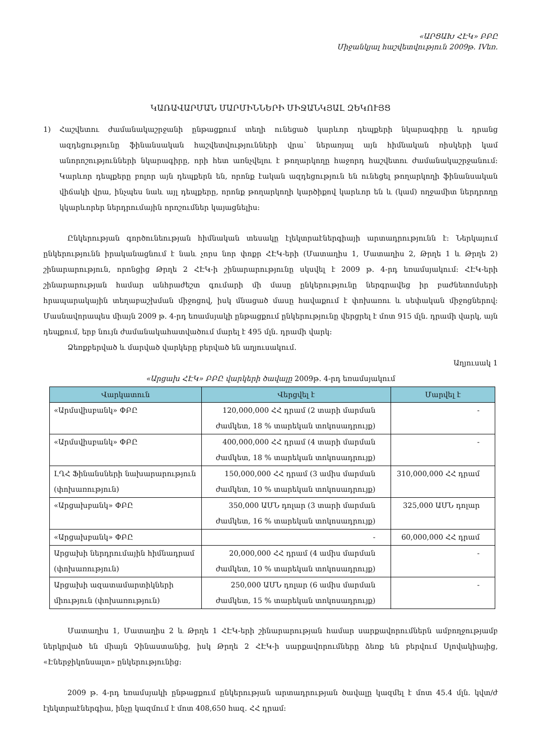«ԱՐՑԱԽ ՀԷԿ» ԲԲԸ
Միջանկյալ հաշվետվություն 2009թ. IVեռ.
ԿԱՌԱՎԱՐՄԱՆ ՄԱՐՄԻՆՆԵՐԻ ՄԻՋԱՆԿՅԱԼ ԶԵԿՈՒՅՑ
1) Հաշվետու ժամանակաշրջանի ընթացքում տեղի ունեցած կարևոր դեպքերի նկարագիրը և դրանց ազդեցությունը ֆինանսական հաշվետվությունների վրա՝ ներառյալ այն հիմնական ռիսկերի կամ անորոշությունների նկարագիրը, որի հետ առնչվելու է թողարկողը հաջորդ հաշվետու ժամանակաշրջանում: Կարևոր դեպքերը բոլոր այն դեպքերն են, որոնք էական ազդեցություն են ունեցել թողարկողի ֆինանսական վիճակի վրա, ինչպես նաև այլ դեպքերը, որոնք թողարկողի կարծիքով կարևոր են և (կամ) ողջամիտ ներդրողը կկարևորեր ներդրումային որոշումներ կայացնելիս:
Ընկերության գործունեության հիմնական տեսակը էլեկտրաէներգիայի արտադրությունն է: Ներկայում ընկերությունն իրականացնում է նաև չորս նոր փոքր ՀԷԿ-երի (Մատաղիս 1, Մատաղիս 2, Թրղե 1 և Թրղե 2) շինարարություն, որոնցից Թրղե 2 ՀԷԿ-ի շինարարությունը սկսվել է 2009 թ. 4-րդ եռամսյակում: ՀԷԿ-երի շինարարության համար անհրաժեշտ գումարի մի մասը ընկերությունը ներգրավեց իր բաժնետոմսերի հրապարակային տեղաբաշխման միջոցով, իսկ մնացած մասը հավաքում է փոխառու և սեփական միջոցներով: Մասնավորապես միայն 2009 թ. 4-րդ եռամսյակի ընթացքում ընկերությունը վերցրել է մոտ 915 մլն. դրամի վարկ, այն դեպքում, երբ նույն ժամանակահատվածում մարել է 495 մլն. դրամի վարկ:
Ձեռքբերված և մարված վարկերը բերված են աղյուսակում.
Աղյուսակ 1
«Արցախ ՀԷԿ» ԲԲԸ վարկերի ծավալը 2009թ. 4-րդ եռամսյակում
| Վարկատուն | Վերցվել է | Մարվել է |
| --- | --- | --- |
| «Արմսվիսբանկ» ՓԲԸ | 120,000,000 ՀՀ դրամ (2 տարի մարման ժամկետ, 18 % տարեկան տոկոսադրույք) | - |
| «Արմսվիսբանկ» ՓԲԸ | 400,000,000 ՀՀ դրամ (4 տարի մարման ժամկետ, 18 % տարեկան տոկոսադրույք) | - |
| ԼՂՀ Ֆինանսների նախարարություն (փոխառություն) | 150,000,000 ՀՀ դրամ (3 ամիս մարման ժամկետ, 10 % տարեկան տոկոսադրույք) | 310,000,000 ՀՀ դրամ |
| «Արցախբանկ» ՓԲԸ | 350,000 ԱՄՆ դոլար (3 տարի մարման ժամկետ, 16 % տարեկան տոկոսադրույք) | 325,000 ԱՄՆ դոլար |
| «Արցախբանկ» ՓԲԸ | - | 60,000,000 ՀՀ դրամ |
| Արցախի ներդրումային հիմնադրամ (փոխառություն) | 20,000,000 ՀՀ դրամ (4 ամիս մարման ժամկետ, 10 % տարեկան տոկոսադրույք) | - |
| Արցախի ազատամարտիկների միություն (փոխառություն) | 250,000 ԱՄՆ դոլար (6 ամիս մարման ժամկետ, 15 % տարեկան տոկոսադրույք) | - |
Մատաղիս 1, Մատաղիս 2 և Թրղե 1 ՀԷԿ-երի շինարարության համար սարքավորումներն ամբողջությամբ ներկրված են միայն Չինաստանից, իսկ Թրղե 2 ՀԷԿ-ի սարքավորումները ձեռք են բերվում Սլովակիայից, «Էներջիկոնսալտ» ընկերությունից:
2009 թ. 4-րդ եռամսյակի ընթացքում ընկերության արտադրության ծավալը կազմել է մոտ 45.4 մլն. կվտ/ժ էլեկտրաէներգիա, ինչը կազմում է մոտ 408,650 հազ. ՀՀ դրամ: